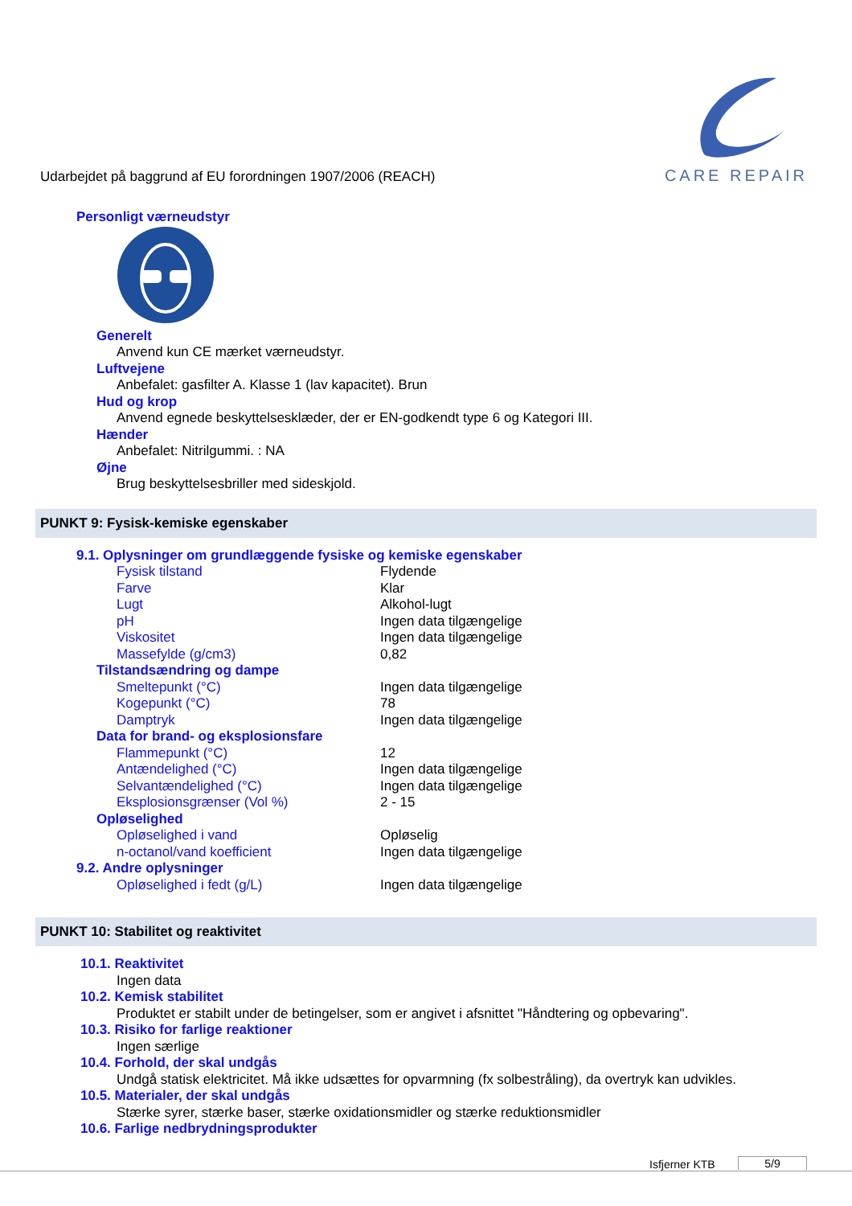Udarbejdet på baggrund af EU forordningen 1907/2006 (REACH)
CARE REPAIR
Personligt værneudstyr
Generelt
Anvend kun CE mærket værneudstyr.
Luftvejene
Anbefalet: gasfilter A. Klasse 1 (lav kapacitet). Brun
Hud og krop
Anvend egnede beskyttelsesklæder, der er EN-godkendt type 6 og Kategori III.
Hænder
Anbefalet: Nitrilgummi. : NA
Øjne
Brug beskyttelsesbriller med sideskjold.
PUNKT 9: Fysisk-kemiske egenskaber
9.1. Oplysninger om grundlæggende fysiske og kemiske egenskaber
| Fysisk tilstand | Flydende |
| Farve | Klar |
| Lugt | Alkohol-lugt |
| pH | Ingen data tilgængelige |
| Viskositet | Ingen data tilgængelige |
| Massefylde (g/cm3) | 0,82 |
| Tilstandsændring og dampe | |
| Smeltepunkt (°C) | Ingen data tilgængelige |
| Kogepunkt (°C) | 78 |
| Damptryk | Ingen data tilgængelige |
| Data for brand- og eksplosionsfare | |
| Flammepunkt (°C) | 12 |
| Antændelighed (°C) | Ingen data tilgængelige |
| Selvantændelighed (°C) | Ingen data tilgængelige |
| Eksplosionsgrænser (Vol %) | 2 - 15 |
| Opløselighed | |
| Opløselighed i vand | Opløselig |
| n-octanol/vand koefficient | Ingen data tilgængelige |
| 9.2. Andre oplysninger | |
| Opløselighed i fedt (g/L) | Ingen data tilgængelige |
PUNKT 10: Stabilitet og reaktivitet
10.1. Reaktivitet
Ingen data
10.2. Kemisk stabilitet
Produktet er stabilt under de betingelser, som er angivet i afsnittet "Håndtering og opbevaring".
10.3. Risiko for farlige reaktioner
Ingen særlige
10.4. Forhold, der skal undgås
Undgå statisk elektricitet. Må ikke udsættes for opvarmning (fx solbestråling), da overtryk kan udvikles.
10.5. Materialer, der skal undgås
Stærke syrer, stærke baser, stærke oxidationsmidler og stærke reduktionsmidler
10.6. Farlige nedbrydningsprodukter
Isfjerner KTB 5/9